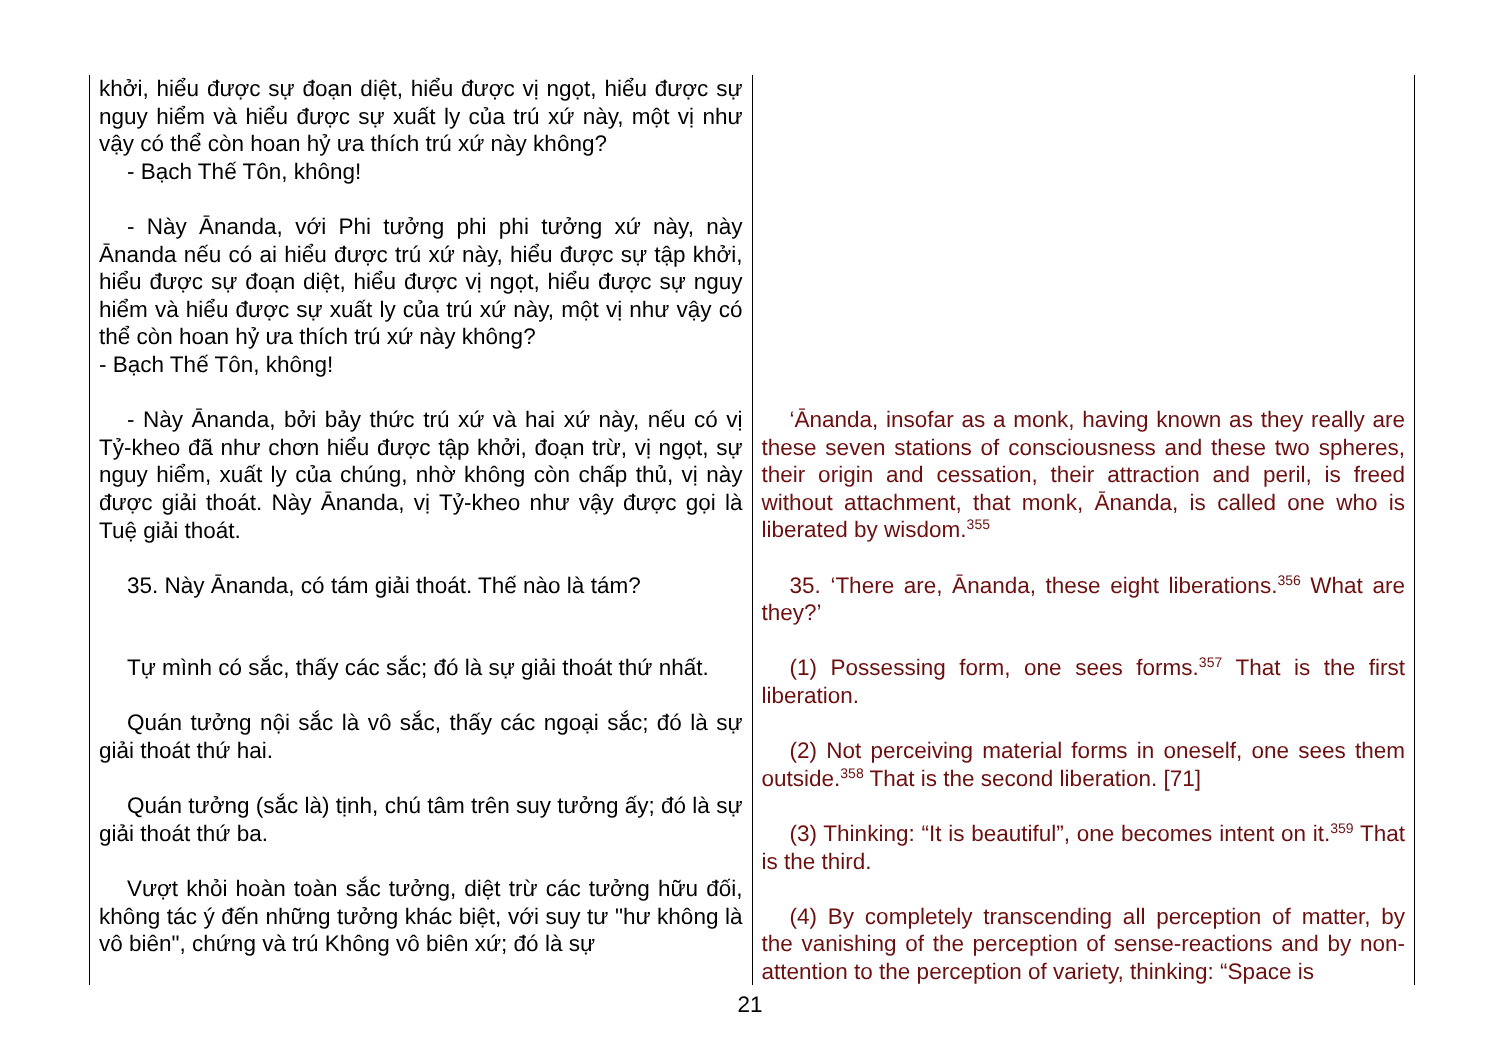| khởi, hiểu được sự đoạn diệt, hiểu được vị ngọt, hiểu được sự nguy hiểm và hiểu được sự xuất ly của trú xứ này, một vị như vậy có thể còn hoan hỷ ưa thích trú xứ này không? - Bạch Thế Tôn, không! - Này Ānanda, với Phi tưởng phi phi tưởng xứ này, này Ānanda nếu có ai hiểu được trú xứ này, hiểu được sự tập khởi, hiểu được sự đoạn diệt, hiểu được vị ngọt, hiểu được sự nguy hiểm và hiểu được sự xuất ly của trú xứ này, một vị như vậy có thể còn hoan hỷ ưa thích trú xứ này không? - Bạch Thế Tôn, không! - Này Ānanda, bởi bảy thức trú xứ và hai xứ này, nếu có vị Tỷ-kheo đã như chơn hiểu được tập khởi, đoạn trừ, vị ngọt, sự nguy hiểm, xuất ly của chúng, nhờ không còn chấp thủ, vị này được giải thoát. Này Ānanda, vị Tỷ-kheo như vậy được gọi là Tuệ giải thoát. 35. Này Ānanda, có tám giải thoát. Thế nào là tám? Tự mình có sắc, thấy các sắc; đó là sự giải thoát thứ nhất. Quán tưởng nội sắc là vô sắc, thấy các ngoại sắc; đó là sự giải thoát thứ hai. Quán tưởng (sắc là) tịnh, chú tâm trên suy tưởng ấy; đó là sự giải thoát thứ ba. Vượt khỏi hoàn toàn sắc tưởng, diệt trừ các tưởng hữu đối, không tác ý đến những tưởng khác biệt, với suy tư "hư không là vô biên", chứng và trú Không vô biên xứ; đó là sự | ‘Ānanda, insofar as a monk, having known as they really are these seven stations of consciousness and these two spheres, their origin and cessation, their attraction and peril, is freed without attachment, that monk, Ānanda, is called one who is liberated by wisdom.<sup>355</sup> 35. ‘There are, Ānanda, these eight liberations.<sup>356</sup> What are they?’ (1) Possessing form, one sees forms.<sup>357</sup> That is the first liberation. (2) Not perceiving material forms in oneself, one sees them outside.<sup>358</sup> That is the second liberation. [71] (3) Thinking: “It is beautiful”, one becomes intent on it.<sup>359</sup> That is the third. (4) By completely transcending all perception of matter, by the vanishing of the perception of sense-reactions and by non-attention to the perception of variety, thinking: “Space is |
21